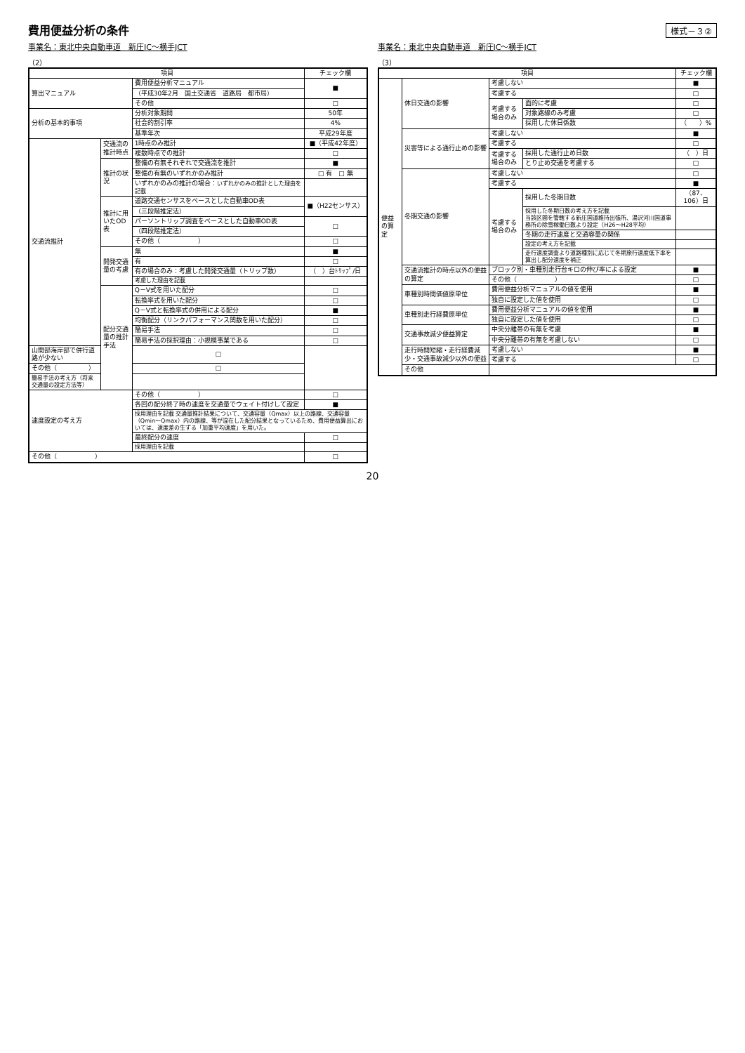費用便益分析の条件
様式－３②
事業名：東北中央自動車道　新庄IC～横手JCT
（2）
| 項目 | | | チェック欄 |
| --- | --- | --- | --- |
| 算出マニュアル | | 費用便益分析マニュアル | ■ |
| | | （平成30年2月 国土交通省 道路局 都市局） | |
| | | その他 | □ |
| 分析の基本的事項 | | 分析対象期間 | 50年 |
| | | 社会的割引率 | 4% |
| | | 基準年次 | 平成29年度 |
| 交通流推計 | 交通流の推計時点 | 1時点のみ推計 | ■（平成42年度） |
| | | 複数時点での推計 | □ |
| | 推計の状況 | 整備の有無それぞれで交通流を推計 | ■ |
| | | 整備の有無のいずれかのみ推計 | □ 有 □ 無 |
| | | いずれかのみの推計の場合： いずれかのみの推計とした理由を記載 | |
| | 推計に用いたOD表 | 道路交通センサスをベースとした自動車OD表 | ■（H22センサス） |
| | | （三段階推定法） | |
| | | パーソントリップ調査をベースとした自動車OD表 | □ |
| | | （四段階推定法） | |
| | | その他（ ） | □ |
| | 開発交通量の考慮 | 無 | ■ |
| | | 有 | □ |
| | | 有の場合のみ：考慮した開発交通量（トリップ数） | （ ）台ﾄﾘｯﾌﾟ/日 |
| | | 考慮した理由を記載 | |
| | 配分交通量の推計手法 | Q－V式を用いた配分 | □ |
| | | 転換率式を用いた配分 | □ |
| | | Q－V式と転換率式の併用による配分 | ■ |
| | | 均衡配分（リンクパフォーマンス関数を用いた配分） | □ |
| | | 簡易手法 | □ |
| | | 簡易手法の採択理由：小規模事業である | □ |
| 山間部海岸部で併行道路が少ない | | □ | |
| その他（ ） | | □ | |
| 簡易手法の考え方（将来交通量の設定方法等） | | | |
| 速度設定の考え方 | | その他（ ） | □ |
| | | 各回の配分終了時の速度を交通量でウェイト付けして設定 | ■ |
| | | 採用理由を記載 交通量推計結果について、交通容量（Qmax）以上の路線、交通容量（Qmin～Qmax）内の路線、等が混在した配分結果となっているため、費用便益算出においては、速度差の生ずる「加重平均速度」を用いた。 | |
| | | 最終配分の速度 | □ |
| | | 採用理由を記載 | |
| その他（ ） | | | □ |
事業名：東北中央自動車道　新庄IC～横手JCT
（3）
| 項目 | | | | チェック欄 |
| --- | --- | --- | --- | --- |
| 便益の算定 | 休日交通の影響 | 考慮しない | | ■ |
| | | 考慮する | | □ |
| | | 考慮する場合のみ | 面的に考慮 | □ |
| | | | 対象路線のみ考慮 | □ |
| | | | 採用した休日係数 | （ ）% |
| | 災害等による通行止めの影響 | 考慮しない | | ■ |
| | | 考慮する | | □ |
| | | 考慮する場合のみ | 採用した通行止め日数 | （ ）日 |
| | | | とり止め交通を考慮する | □ |
| | 冬期交通の影響 | 考慮しない | | □ |
| | | 考慮する | | ■ |
| | | 考慮する場合のみ | 採用した冬期日数 | （87、106）日 |
| | | | 採用した冬期日数の考え方を記載 当該区間を管轄する新庄国道維持出張所、湯沢河川国道事務所の除雪稼働日数より設定（H26～H28平均） | |
| | | | 冬期の走行速度と交通容量の関係 | |
| | | | 設定の考え方を記載 | |
| | | | 走行速度調査より道路種別に応じて冬期旅行速度低下率を算出し配分速度を補正 | |
| | 交通流推計の時点以外の便益の算定 | ブロック別・車種別走行台キロの伸び率による設定 | | ■ |
| | | その他（ ） | | □ |
| | 車種別時間価値原単位 | 費用便益分析マニュアルの値を使用 | | ■ |
| | | 独自に設定した値を使用 | | □ |
| | 車種別走行経費原単位 | 費用便益分析マニュアルの値を使用 | | ■ |
| | | 独自に設定した値を使用 | | □ |
| | 交通事故減少便益算定 | 中央分離帯の有無を考慮 | | ■ |
| | | 中央分離帯の有無を考慮しない | | □ |
| | 走行時間短縮・走行経費減少・交通事故減少以外の便益 | 考慮しない | | ■ |
| | | 考慮する | | □ |
| | その他 | | | |
20